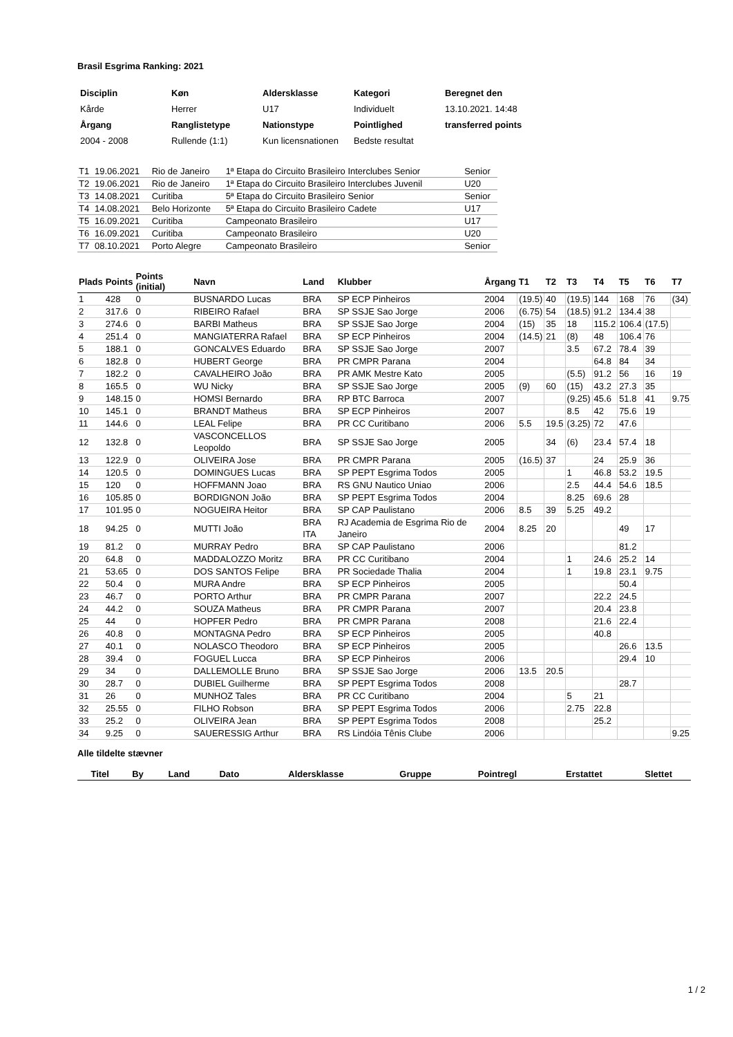Brasil Esgrima Ranking: 2021
| Disciplin | Køn | Aldersklasse | Kategori | Beregnet den |
| Kårde | Herrer | U17 | Individuelt | 13.10.2021. 14:48 |
| Årgang | Ranglistetype | Nationstype | Pointlighed | transferred points |
| 2004 - 2008 | Rullende (1:1) | Kun licensnationen | Bedste resultat | |
| T1 | 19.06.2021 | Rio de Janeiro | 1ª Etapa do Circuito Brasileiro Interclubes Senior | Senior |
| T2 | 19.06.2021 | Rio de Janeiro | 1ª Etapa do Circuito Brasileiro Interclubes Juvenil | U20 |
| T3 | 14.08.2021 | Curitiba | 5ª Etapa do Circuito Brasileiro Senior | Senior |
| T4 | 14.08.2021 | Belo Horizonte | 5ª Etapa do Circuito Brasileiro Cadete | U17 |
| T5 | 16.09.2021 | Curitiba | Campeonato Brasileiro | U17 |
| T6 | 16.09.2021 | Curitiba | Campeonato Brasileiro | U20 |
| T7 | 08.10.2021 | Porto Alegre | Campeonato Brasileiro | Senior |
| Plads | Points | Points (initial) | Navn | Land | Klubber | Årgang | T1 | T2 | T3 | T4 | T5 | T6 | T7 |
| --- | --- | --- | --- | --- | --- | --- | --- | --- | --- | --- | --- | --- | --- |
| 1 | 428 | 0 | BUSNARDO Lucas | BRA | SP ECP Pinheiros | 2004 | (19.5) | 40 | (19.5) | 144 | 168 | 76 | (34) |
| 2 | 317.6 | 0 | RIBEIRO Rafael | BRA | SP SSJE Sao Jorge | 2006 | (6.75) | 54 | (18.5) | 91.2 | 134.4 | 38 | |
| 3 | 274.6 | 0 | BARBI Matheus | BRA | SP SSJE Sao Jorge | 2004 | (15) | 35 | 18 | 115.2 | 106.4 | (17.5) | |
| 4 | 251.4 | 0 | MANGIATERRA Rafael | BRA | SP ECP Pinheiros | 2004 | (14.5) | 21 | (8) | 48 | 106.4 | 76 | |
| 5 | 188.1 | 0 | GONCALVES Eduardo | BRA | SP SSJE Sao Jorge | 2007 | | | 3.5 | 67.2 | 78.4 | 39 | |
| 6 | 182.8 | 0 | HUBERT George | BRA | PR CMPR Parana | 2004 | | | | 64.8 | 84 | 34 | |
| 7 | 182.2 | 0 | CAVALHEIRO João | BRA | PR AMK Mestre Kato | 2005 | | | (5.5) | 91.2 | 56 | 16 | 19 |
| 8 | 165.5 | 0 | WU Nicky | BRA | SP SSJE Sao Jorge | 2005 | (9) | 60 | (15) | 43.2 | 27.3 | 35 | |
| 9 | 148.15 | 0 | HOMSI Bernardo | BRA | RP BTC Barroca | 2007 | | | (9.25) | 45.6 | 51.8 | 41 | 9.75 |
| 10 | 145.1 | 0 | BRANDT Matheus | BRA | SP ECP Pinheiros | 2007 | | | 8.5 | 42 | 75.6 | 19 | |
| 11 | 144.6 | 0 | LEAL Felipe | BRA | PR CC Curitibano | 2006 | 5.5 | 19.5 | (3.25) | 72 | 47.6 | | |
| 12 | 132.8 | 0 | VASCONCELLOS Leopoldo | BRA | SP SSJE Sao Jorge | 2005 | | 34 | (6) | 23.4 | 57.4 | 18 | |
| 13 | 122.9 | 0 | OLIVEIRA Jose | BRA | PR CMPR Parana | 2005 | (16.5) | 37 | | 24 | 25.9 | 36 | |
| 14 | 120.5 | 0 | DOMINGUES Lucas | BRA | SP PEPT Esgrima Todos | 2005 | | | 1 | 46.8 | 53.2 | 19.5 | |
| 15 | 120 | 0 | HOFFMANN Joao | BRA | RS GNU Nautico Uniao | 2006 | | | 2.5 | 44.4 | 54.6 | 18.5 | |
| 16 | 105.85 | 0 | BORDIGNON João | BRA | SP PEPT Esgrima Todos | 2004 | | | 8.25 | 69.6 | 28 | | |
| 17 | 101.95 | 0 | NOGUEIRA Heitor | BRA | SP CAP Paulistano | 2006 | 8.5 | 39 | 5.25 | 49.2 | | | |
| 18 | 94.25 | 0 | MUTTI João | BRA ITA | RJ Academia de Esgrima Rio de Janeiro | 2004 | 8.25 | 20 | | | 49 | 17 | |
| 19 | 81.2 | 0 | MURRAY Pedro | BRA | SP CAP Paulistano | 2006 | | | | | 81.2 | | |
| 20 | 64.8 | 0 | MADDALOZZO Moritz | BRA | PR CC Curitibano | 2004 | | | 1 | 24.6 | 25.2 | 14 | |
| 21 | 53.65 | 0 | DOS SANTOS Felipe | BRA | PR Sociedade Thalia | 2004 | | | 1 | 19.8 | 23.1 | 9.75 | |
| 22 | 50.4 | 0 | MURA Andre | BRA | SP ECP Pinheiros | 2005 | | | | | 50.4 | | |
| 23 | 46.7 | 0 | PORTO Arthur | BRA | PR CMPR Parana | 2007 | | | | 22.2 | 24.5 | | |
| 24 | 44.2 | 0 | SOUZA Matheus | BRA | PR CMPR Parana | 2007 | | | | 20.4 | 23.8 | | |
| 25 | 44 | 0 | HOPFER Pedro | BRA | PR CMPR Parana | 2008 | | | | 21.6 | 22.4 | | |
| 26 | 40.8 | 0 | MONTAGNA Pedro | BRA | SP ECP Pinheiros | 2005 | | | | 40.8 | | | |
| 27 | 40.1 | 0 | NOLASCO Theodoro | BRA | SP ECP Pinheiros | 2005 | | | | | 26.6 | 13.5 | |
| 28 | 39.4 | 0 | FOGUEL Lucca | BRA | SP ECP Pinheiros | 2006 | | | | | 29.4 | 10 | |
| 29 | 34 | 0 | DALLEMOLLE Bruno | BRA | SP SSJE Sao Jorge | 2006 | 13.5 | 20.5 | | | | | |
| 30 | 28.7 | 0 | DUBIEL Guilherme | BRA | SP PEPT Esgrima Todos | 2008 | | | | | 28.7 | | |
| 31 | 26 | 0 | MUNHOZ Tales | BRA | PR CC Curitibano | 2004 | | | 5 | 21 | | | |
| 32 | 25.55 | 0 | FILHO Robson | BRA | SP PEPT Esgrima Todos | 2006 | | | 2.75 | 22.8 | | | |
| 33 | 25.2 | 0 | OLIVEIRA Jean | BRA | SP PEPT Esgrima Todos | 2008 | | | | 25.2 | | | |
| 34 | 9.25 | 0 | SAUERESSIG Arthur | BRA | RS Lindóia Tênis Clube | 2006 | | | | | | | 9.25 |
Alle tildelte stævner
| Titel | By | Land | Dato | Aldersklasse | Gruppe | Pointregl | Erstattet | Slettet |
| --- | --- | --- | --- | --- | --- | --- | --- | --- |
1 / 2